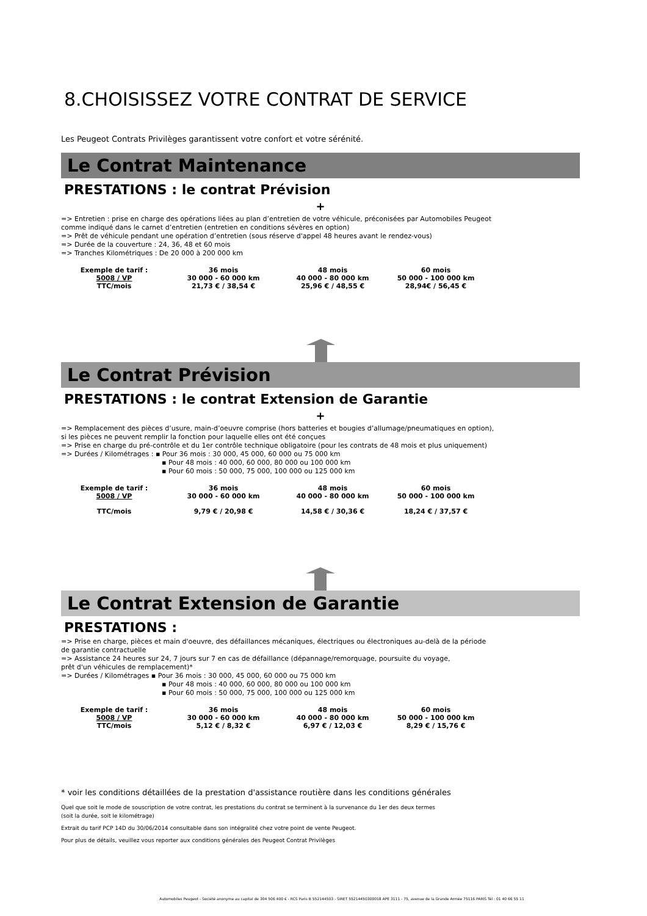8.CHOISISSEZ VOTRE CONTRAT DE SERVICE
Les Peugeot Contrats Privilèges garantissent votre confort et votre sérénité.
Le Contrat Maintenance
PRESTATIONS : le contrat Prévision
+
=> Entretien : prise en charge des opérations liées au plan d’entretien de votre véhicule, préconisées par Automobiles Peugeot
comme indiqué dans le carnet d’entretien (entretien en conditions sévères en option)
=> Prêt de véhicule pendant une opération d’entretien (sous réserve d'appel 48 heures avant le rendez-vous)
=> Durée de la couverture : 24, 36, 48 et 60 mois
=> Tranches Kilométriques : De 20 000 à 200 000 km
| Exemple de tarif : | 36 mois | 48 mois | 60 mois |
| 5008 / VP | 30 000 - 60 000 km | 40 000 - 80 000 km | 50 000 - 100 000 km |
| TTC/mois | 21,73 € / 38,54 € | 25,96 € / 48,55 € | 28,94€ / 56,45 € |
Le Contrat Prévision
PRESTATIONS : le contrat Extension de Garantie
+
=> Remplacement des pièces d’usure, main-d’oeuvre comprise (hors batteries et bougies d’allumage/pneumatiques en option),
si les pièces ne peuvent remplir la fonction pour laquelle elles ont été conçues
=> Prise en charge du pré-contrôle et du 1er contrôle technique obligatoire (pour les contrats de 48 mois et plus uniquement)
=> Durées / Kilométrages : ▪ Pour 36 mois : 30 000, 45 000, 60 000 ou 75 000 km
▪ Pour 48 mois : 40 000, 60 000, 80 000 ou 100 000 km
▪ Pour 60 mois : 50 000, 75 000, 100 000 ou 125 000 km
| Exemple de tarif : | 36 mois | 48 mois | 60 mois |
| 5008 / VP | 30 000 - 60 000 km | 40 000 - 80 000 km | 50 000 - 100 000 km |
| TTC/mois | 9,79 € / 20,98 € | 14,58 € / 30,36 € | 18,24 € / 37,57 € |
Le Contrat Extension de Garantie
PRESTATIONS :
=> Prise en charge, pièces et main d'oeuvre, des défaillances mécaniques, électriques ou électroniques au-delà de la période
de garantie contractuelle
=> Assistance 24 heures sur 24, 7 jours sur 7 en cas de défaillance (dépannage/remorquage, poursuite du voyage,
prêt d'un véhicules de remplacement)*
=> Durées / Kilométrages ▪ Pour 36 mois : 30 000, 45 000, 60 000 ou 75 000 km
▪ Pour 48 mois : 40 000, 60 000, 80 000 ou 100 000 km
▪ Pour 60 mois : 50 000, 75 000, 100 000 ou 125 000 km
| Exemple de tarif : | 36 mois | 48 mois | 60 mois |
| 5008 / VP | 30 000 - 60 000 km | 40 000 - 80 000 km | 50 000 - 100 000 km |
| TTC/mois | 5,12 € / 8,32 € | 6,97 € / 12,03 € | 8,29 € / 15,76 € |
* voir les conditions détaillées de la prestation d'assistance routière dans les conditions générales
Quel que soit le mode de souscription de votre contrat, les prestations du contrat se terminent à la survenance du 1er des deux termes
(soit la durée, soit le kilométrage)
Extrait du tarif PCP 14D du 30/06/2014 consultable dans son intégralité chez votre point de vente Peugeot.
Pour plus de détails, veuillez vous reporter aux conditions générales des Peugeot Contrat Privilèges
Automobiles Peugeot - Société anonyme au capital de 304 506 400 € - RCS Paris B 552144503 - SIRET 55214450300018 APE 3111 - 75, avenue de la Grande Armée 75116 PARIS Tél : 01 40 66 55 11